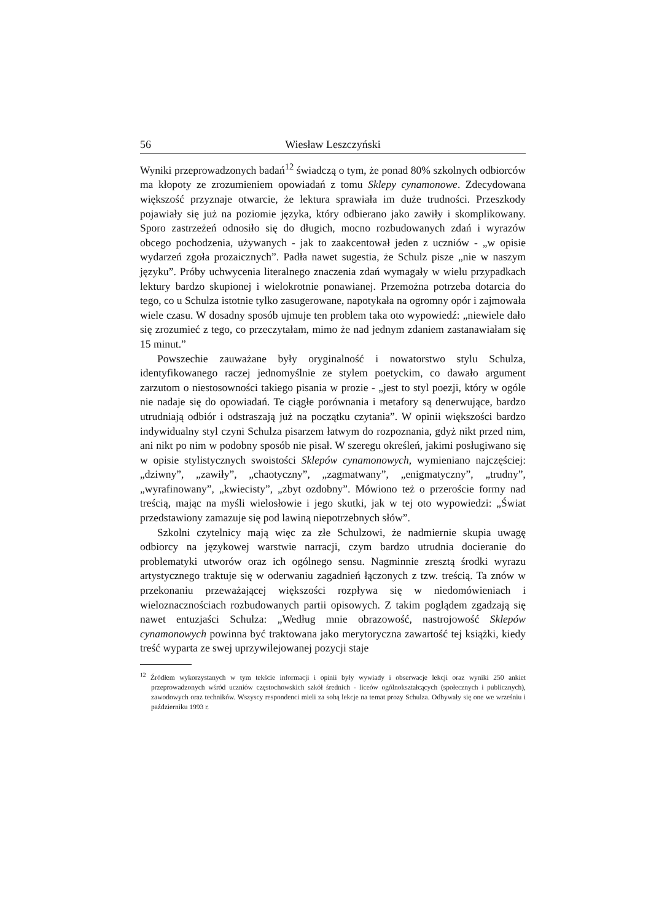56 Wiesław Leszczyński
Wyniki przeprowadzonych badań<sup>12</sup> świadczą o tym, że ponad 80% szkolnych odbiorców ma kłopoty ze zrozumieniem opowiadań z tomu Sklepy cynamonowe. Zdecydowana większość przyznaje otwarcie, że lektura sprawiała im duże trudności. Przeszkody pojawiały się już na poziomie języka, który odbierano jako zawiły i skomplikowany. Sporo zastrzeżeń odnosiło się do długich, mocno rozbudowanych zdań i wyrazów obcego pochodzenia, używanych - jak to zaakcentował jeden z uczniów - „w opisie wydarzeń zgoła prozaicznych”. Padła nawet sugestia, że Schulz pisze „nie w naszym języku”. Próby uchwycenia literalnego znaczenia zdań wymagały w wielu przypadkach lektury bardzo skupionej i wielokrotnie ponawianej. Przemożna potrzeba dotarcia do tego, co u Schulza istotnie tylko zasugerowane, napotykała na ogromny opór i zajmowała wiele czasu. W dosadny sposób ujmuje ten problem taka oto wypowiedź: „niewiele dało się zrozumieć z tego, co przeczytałam, mimo że nad jednym zdaniem zastanawiałam się 15 minut.”
Powszechie zauważane były oryginalność i nowatorstwo stylu Schulza, identyfikowanego raczej jednomyślnie ze stylem poetyckim, co dawało argument zarzutom o niestosowności takiego pisania w prozie - „jest to styl poezji, który w ogóle nie nadaje się do opowiadań. Te ciągłe porównania i metafory są denerwujące, bardzo utrudniają odbiór i odstraszają już na początku czytania”. W opinii większości bardzo indywidualny styl czyni Schulza pisarzem łatwym do rozpoznania, gdyż nikt przed nim, ani nikt po nim w podobny sposób nie pisał. W szeregu określeń, jakimi posługiwano się w opisie stylistycznych swoistości Sklepów cynamonowych, wymieniano najczęściej: „dziwny”, „zawiły”, „chaotyczny”, „zagmatwany”, „enigmatyczny”, „trudny”, „wyrafinowany”, „kwiecisty”, „zbyt ozdobny”. Mówiono też o przeroście formy nad treścią, mając na myśli wielosłowie i jego skutki, jak w tej oto wypowiedzi: „Świat przedstawiony zamazuje się pod lawiną niepotrzebnych słów”.
Szkolni czytelnicy mają więc za złe Schulzowi, że nadmiernie skupia uwagę odbiorcy na językowej warstwie narracji, czym bardzo utrudnia docieranie do problematyki utworów oraz ich ogólnego sensu. Nagminnie zresztą środki wyrazu artystycznego traktuje się w oderwaniu zagadnień łączonych z tzw. treścią. Ta znów w przekonaniu przeważającej większości rozpływa się w niedomówieniach i wieloznacznościach rozbudowanych partii opisowych. Z takim poglądem zgadzają się nawet entuzjaści Schulza: „Według mnie obrazowość, nastrojowość Sklepów cynamonowych powinna być traktowana jako merytoryczna zawartość tej książki, kiedy treść wyparta ze swej uprzywilejowanej pozycji staje
<sup>12</sup> Źródłem wykorzystanych w tym tekście informacji i opinii były wywiady i obserwacje lekcji oraz wyniki 250 ankiet przeprowadzonych wśród uczniów częstochowskich szkół średnich - liceów ogólnokształcących (społecznych i publicznych), zawodowych oraz techników. Wszyscy respondenci mieli za sobą lekcje na temat prozy Schulza. Odbywały się one we wrześniu i październiku 1993 r.